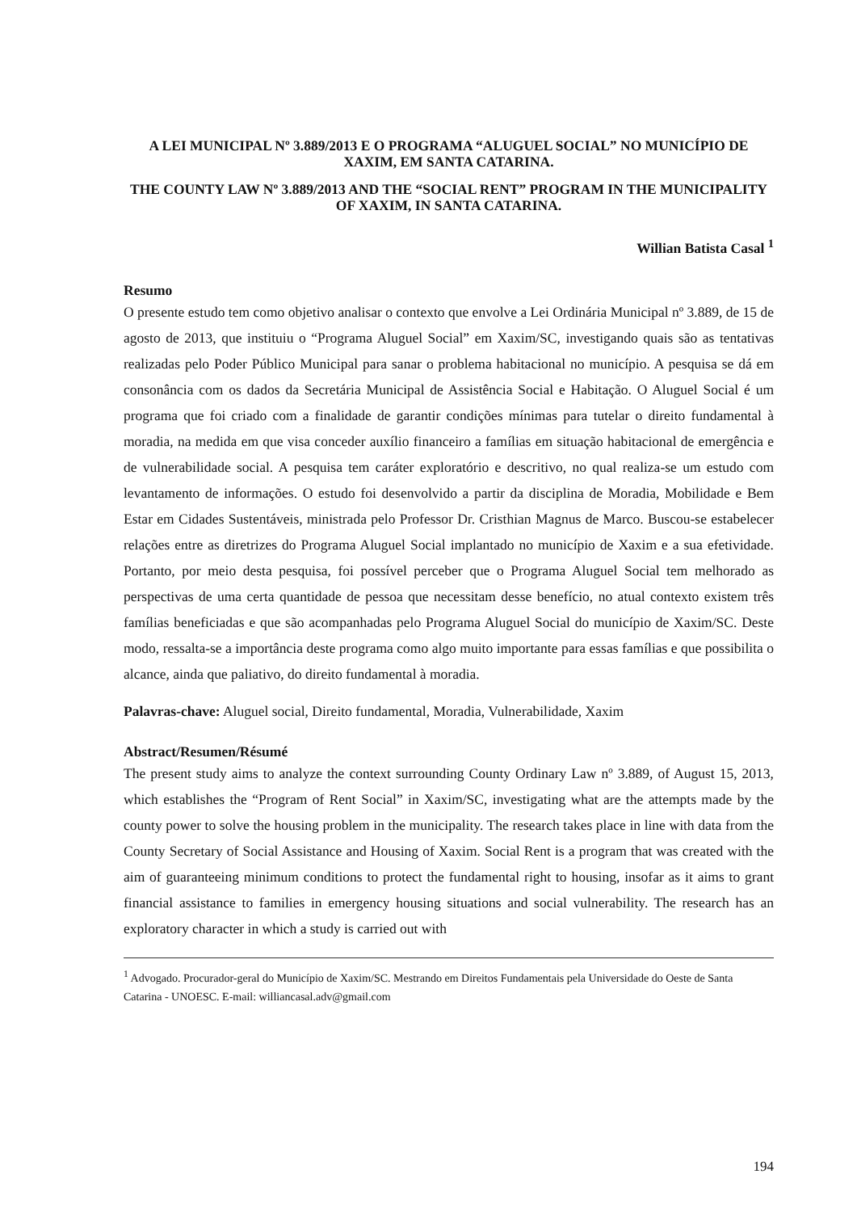A LEI MUNICIPAL Nº 3.889/2013 E O PROGRAMA “ALUGUEL SOCIAL” NO MUNICÍPIO DE XAXIM, EM SANTA CATARINA.
THE COUNTY LAW Nº 3.889/2013 AND THE “SOCIAL RENT” PROGRAM IN THE MUNICIPALITY OF XAXIM, IN SANTA CATARINA.
Willian Batista Casal <sup>1</sup>
Resumo
O presente estudo tem como objetivo analisar o contexto que envolve a Lei Ordinária Municipal nº 3.889, de 15 de agosto de 2013, que instituiu o “Programa Aluguel Social” em Xaxim/SC, investigando quais são as tentativas realizadas pelo Poder Público Municipal para sanar o problema habitacional no município. A pesquisa se dá em consonância com os dados da Secretária Municipal de Assistência Social e Habitação. O Aluguel Social é um programa que foi criado com a finalidade de garantir condições mínimas para tutelar o direito fundamental à moradia, na medida em que visa conceder auxílio financeiro a famílias em situação habitacional de emergência e de vulnerabilidade social. A pesquisa tem caráter exploratório e descritivo, no qual realiza-se um estudo com levantamento de informações. O estudo foi desenvolvido a partir da disciplina de Moradia, Mobilidade e Bem Estar em Cidades Sustentáveis, ministrada pelo Professor Dr. Cristhian Magnus de Marco. Buscou-se estabelecer relações entre as diretrizes do Programa Aluguel Social implantado no município de Xaxim e a sua efetividade. Portanto, por meio desta pesquisa, foi possível perceber que o Programa Aluguel Social tem melhorado as perspectivas de uma certa quantidade de pessoa que necessitam desse benefício, no atual contexto existem três famílias beneficiadas e que são acompanhadas pelo Programa Aluguel Social do município de Xaxim/SC. Deste modo, ressalta-se a importância deste programa como algo muito importante para essas famílias e que possibilita o alcance, ainda que paliativo, do direito fundamental à moradia.
Palavras-chave: Aluguel social, Direito fundamental, Moradia, Vulnerabilidade, Xaxim
Abstract/Resumen/Résumé
The present study aims to analyze the context surrounding County Ordinary Law nº 3.889, of August 15, 2013, which establishes the “Program of Rent Social” in Xaxim/SC, investigating what are the attempts made by the county power to solve the housing problem in the municipality. The research takes place in line with data from the County Secretary of Social Assistance and Housing of Xaxim. Social Rent is a program that was created with the aim of guaranteeing minimum conditions to protect the fundamental right to housing, insofar as it aims to grant financial assistance to families in emergency housing situations and social vulnerability. The research has an exploratory character in which a study is carried out with
<sup>1</sup> Advogado. Procurador-geral do Município de Xaxim/SC. Mestrando em Direitos Fundamentais pela Universidade do Oeste de Santa Catarina - UNOESC. E-mail: williancasal.adv@gmail.com
194